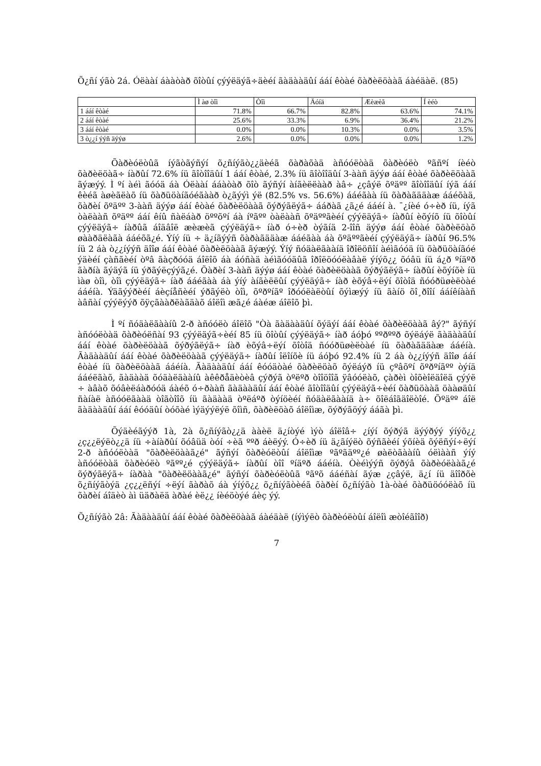Õ¿ñí ýãò 2á. Óëààí áààòàð õîòûí çýýëäýã÷äèéí ãàäààäûí ááí êòàé õàðèëöààã áàéäàë. (85)
| | Ì àø òîì | Òîì | Äóíä | Æèæèã | Í èéò |
| --- | --- | --- | --- | --- | --- |
| 1 ááí êòàé | 71.8% | 66.7% | 82.8% | 63.6% | 74.1% |
| 2 ááí êòàé | 25.6% | 33.3% | 6.9% | 36.4% | 21.2% |
| 3 ááí êòàé | 0.0% | 0.0% | 10.3% | 0.0% | 3.5% |
| 3 ò¿¿í ýýñ äýýø | 2.6% | 0.0% | 0.0% | 0.0% | 1.2% |
Õàðèóëòûã íýãòãýñýí õ¿ñíýãò¿¿äèéã õàðàõàä àñóóëòàä õàðèóëò ºãñºí íèéò õàðèëöàã÷ íàðûí 72.6% íü ãîòîîäûí 1 ááí êòàé, 2.3% íü ãîòîîäûí 3-ààñ äýýø ááí êòàé õàðèëöààã ãýæýý. Ì ºí àéì ãóóä áà Óëààí ááàòàð õîò ãýñýí àíãèëëààð àâ÷ ¿çâýë õºäºº ãîòîîäûí íýã ááí êèéã àøèãëàõ íü õàðüöàíãóéãààð ò¿ãýýì ýë (82.5% vs. 56.6%) ááéãàà íü õàðàãääàæ ááéõàä, õàðèí õºäºº 3-ààñ äýýø ááí êòàé õàðèëöààã õýðýãëýã÷ ááðàã ¿ã¿é ááéí à. ¯¿íèé ó÷èð íü, íýã òàëààñ õºäºº ááí êíû ñàëáàð öººõºí áà íºãºº òàëààñ õºäººãèéí çýýëäýã÷ íàðûí èõýíõ íü õîòûí çýýëäýã÷ íàðûã áîäâîë æèæèã çýýëäýã÷ íàð ó÷èð òýãíä 2-îîñ äýýø ááí êòàé õàðèëöàõ øààðäëàãà ááéõã¿é. Ýíý íü ÷ ä¿íãýýñ õàðàãääàæ ááéãàà áà õºäººãèéí çýýëäýã÷ íàðûí 96.5% íü 2 áà ò¿¿íýýñ äîîø ááí êòàé õàðèëöààã ãýæýý. Ýíý ñóäàëãààíä îðîëöñîí àéìãóóä íü õàðüöàíãóé ýäèéí çàñãèéí òºâ ãàçðóóä áîëîõ áà áóñàä àéìãóóäûã îðîëöóóëàâàë ýíýõ¿¿ õóâü íü á¿ð ºíäºð ãàðíà ãýäýã íü ýðãýëçýýã¿é. Õàðèí 3-ààñ äýýø ááí êòàé õàðèëöààã õýðýãëýã÷ íàðûí èõýíõè íü ìàø òîì, òîì çýýëäýã÷ íàð ááéãàà áà ýíý àíãèëëûí çýýëäýã÷ íàð èõýâ÷ëýí õîòîä ñóóðüøèëòàé ááéíà. Ýäãýýðèéí áèçíåñèéí ýðãýëò òîì, õºðºíãº îðóóëàëòûí õýìæýý íü ãàíö õî¸ðîîí ááíêíààñ àâñàí çýýëýýð õÿçãààðëàãäàõ áîëîì æã¿é áàéæ áîëîõ þì.
Ì ºí ñóäàëãààíû 2-ð àñóóëò áîëîõ "Òà ãàäààäûí õýäýí ááí êòàé õàðèëöààã âý?" ãýñýí àñóóëòàä õàðèóëñàí 93 çýýëäýã÷èéí 85 íü õîòûí çýýëäýã÷ íàð áóþó ººðººð õýëáýë ãàäààäûí ááí êòàé õàðèëöààã õýðýãëýã÷ íàð èõýâ÷ëýí õîòîä ñóóðüøèëòàé íü õàðàãääàæ ááéíà. Ãàäààäûí ááí êòàé õàðèëöààã çýýëäýã÷ íàðûí îëîíõè íü áóþó 92.4% íü 2 áà ò¿¿íýýñ äîîø ááí êòàé íü õàðèëöààã ááéíà. Ãàäààäûí ááí êóóäòàé õàðèëöàõ õýëáýð íü çºâõºí õºðºíãºº òýíä ááéëãàõ, ãàäààä õóäàëäààíû àêêðåäèòèâ çýðýã òºëºð òîîöîîã ÿâóóëàõ, çàðèì òîõèîëäîëä çýýë ÷ àâàõ õóâèëáàðóóä áàéõ ó÷ðààñ ãàäààäûí ááí êòàé ãîòîîäûí çýýëäýã÷èéí õàðüöààã öààøäûí ñàíàë àñóóëãààä òîãòîîõ íü ãàäààä òºëáºð òýíöèéí ñóäàëãààíä à÷ õîëáîãäîëòîé. Õºäºº áîë ãàäààäûí ááí êóóäûí òóõàé ìýäýýëýë õîìñ, õàðèëöàõ áîëîìæ, õýðýãöýý ááãà þì.
Õýäèéãýýð 1à, 2à õ¿ñíýãò¿¿ä ààèë ä¿íòýé ìýò áîëîâ÷ ¿íýí õýðýã äýýðýý ýíýõ¿¿ ¿ç¿¿ëýëò¿¿ä íü ÷àíàðûí õóâüä òóí ÷èã ººð áèëýý. Ó÷èð íü ä¿ãíýëò õýñãèéí ýõíèä õýëñýí÷ëýí 2-ð àñóóëòàä "õàðèëöààã¿é" ãýñýí õàðèóëòûí áîëîìæ ºãºãäºº¿é øàëòãààíû óëìààñ ýíý àñóóëòàä õàðèóëò ºãºº¿é çýýëäýã÷ íàðûí òîî ºíäºð ááéíà. Òèéìýýñ õýðýâ õàðèóëààã¿é õýðýãëýã÷ íàðàà "õàðèëöààã¿é" ãýñýí õàðèóëòûã ºãºõ ááéñàí ãýæ ¿çâýë, ä¿í íü äîîðõè õ¿ñíýãòýä ¿ç¿¿ëñýí ÷ëýí ãàðàõ áà ýíýõ¿¿ õ¿ñíýãòèéã õàðèí õ¿ñíýãò 1à-òàé õàðüöóóëàõ íü õàðèí áîäèò àì üäðàëä àðàé èë¿¿ íèéöòýé áèç ýý.
Õ¿ñíýãò 2â: Ãàäààäûí ááí êòàé õàðèëöààã áàéäàë (íýìýëò õàðèóëòûí áîëîì æòîéãîîð)
7